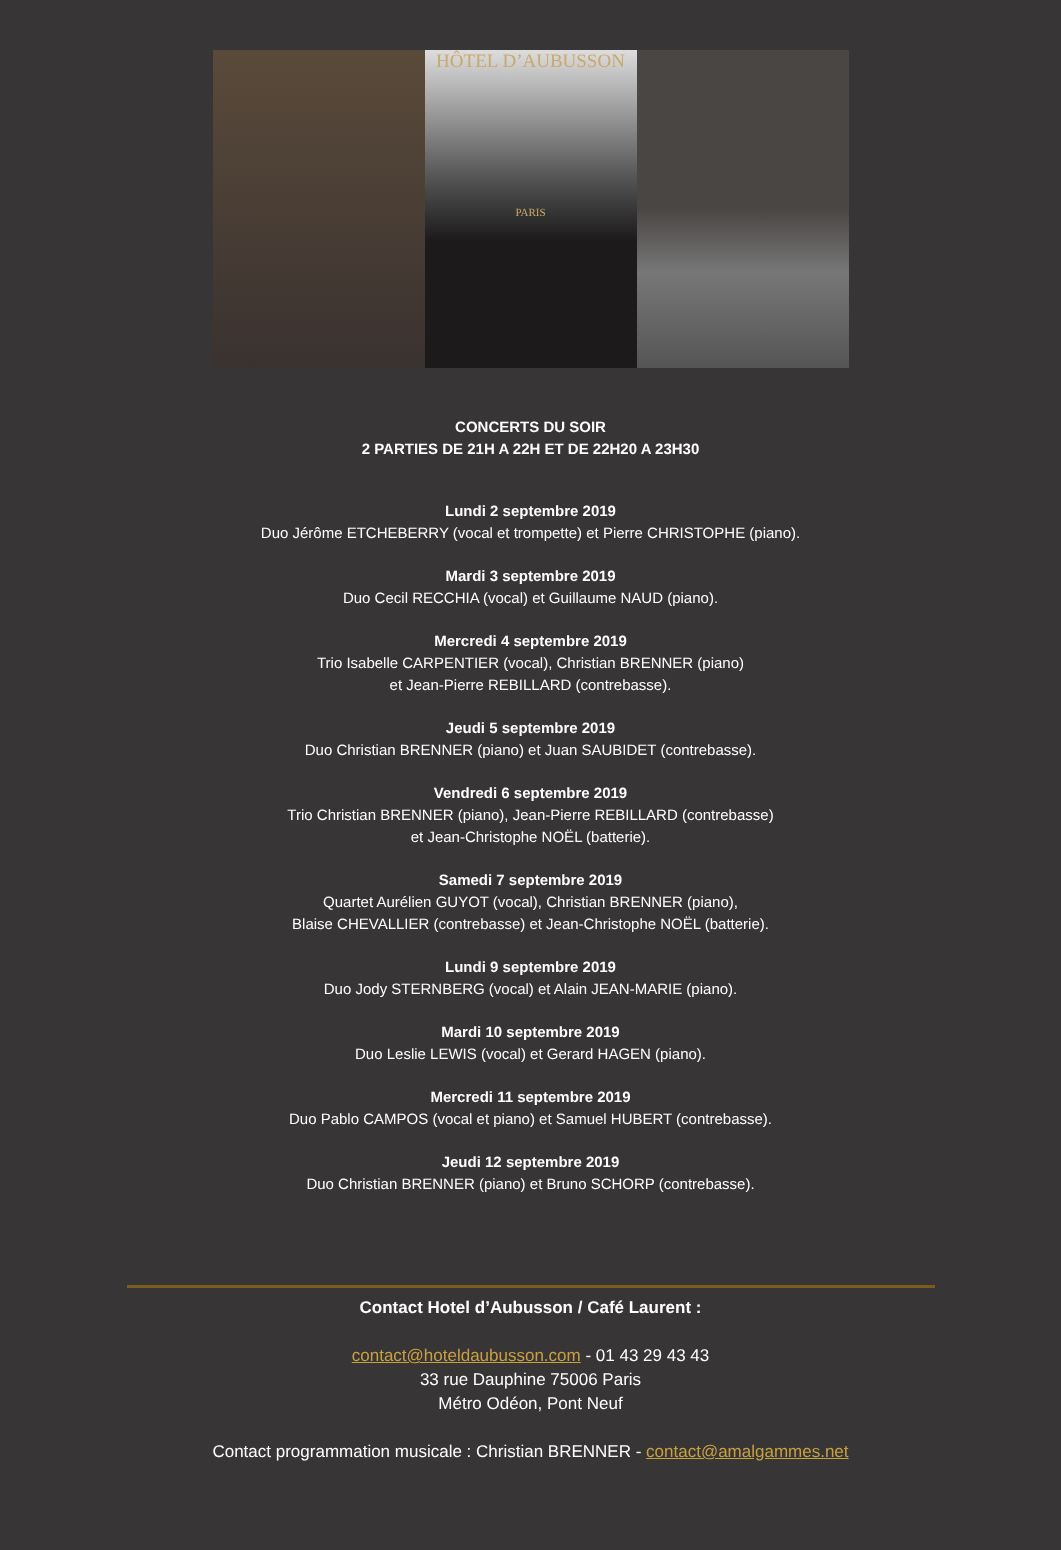HÔTEL D’AUBUSSON
PARIS
CONCERTS DU SOIR
2 PARTIES DE 21H A 22H ET DE 22H20 A 23H30
Lundi 2 septembre 2019
Duo Jérôme ETCHEBERRY (vocal et trompette) et Pierre CHRISTOPHE (piano).
Mardi 3 septembre 2019
Duo Cecil RECCHIA (vocal) et Guillaume NAUD (piano).
Mercredi 4 septembre 2019
Trio Isabelle CARPENTIER (vocal), Christian BRENNER (piano)
et Jean-Pierre REBILLARD (contrebasse).
Jeudi 5 septembre 2019
Duo Christian BRENNER (piano) et Juan SAUBIDET (contrebasse).
Vendredi 6 septembre 2019
Trio Christian BRENNER (piano), Jean-Pierre REBILLARD (contrebasse)
et Jean-Christophe NOËL (batterie).
Samedi 7 septembre 2019
Quartet Aurélien GUYOT (vocal), Christian BRENNER (piano),
Blaise CHEVALLIER (contrebasse) et Jean-Christophe NOËL (batterie).
Lundi 9 septembre 2019
Duo Jody STERNBERG (vocal) et Alain JEAN-MARIE (piano).
Mardi 10 septembre 2019
Duo Leslie LEWIS (vocal) et Gerard HAGEN (piano).
Mercredi 11 septembre 2019
Duo Pablo CAMPOS (vocal et piano) et Samuel HUBERT (contrebasse).
Jeudi 12 septembre 2019
Duo Christian BRENNER (piano) et Bruno SCHORP (contrebasse).
Contact Hotel d’Aubusson / Café Laurent :
contact@hoteldaubusson.com - 01 43 29 43 43
33 rue Dauphine 75006 Paris
Métro Odéon, Pont Neuf
Contact programmation musicale : Christian BRENNER - contact@amalgammes.net